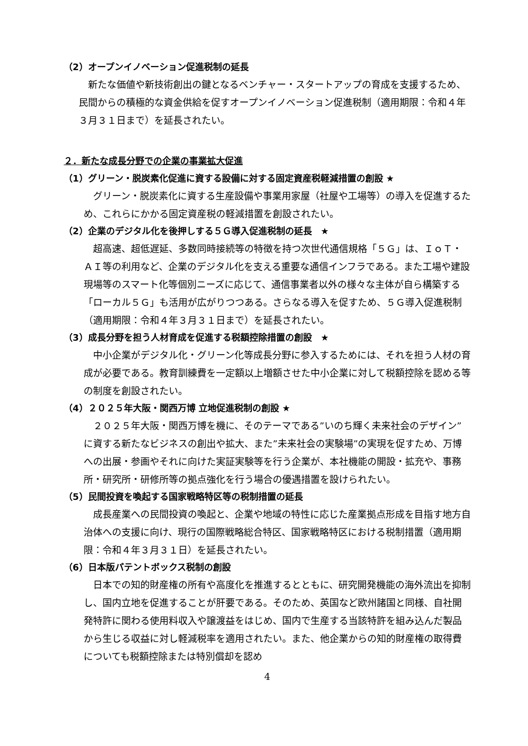（2）オープンイノベーション促進税制の延長
新たな価値や新技術創出の鍵となるベンチャー・スタートアップの育成を支援するため、民間からの積極的な資金供給を促すオープンイノベーション促進税制（適用期限：令和４年３月３１日まで）を延長されたい。
２．新たな成長分野での企業の事業拡大促進
（1）グリーン・脱炭素化促進に資する設備に対する固定資産税軽減措置の創設 ★
グリーン・脱炭素化に資する生産設備や事業用家屋（社屋や工場等）の導入を促進するため、これらにかかる固定資産税の軽減措置を創設されたい。
（2）企業のデジタル化を後押しする５Ｇ導入促進税制の延長　★
超高速、超低遅延、多数同時接続等の特徴を持つ次世代通信規格「５Ｇ」は、ＩｏＴ・ＡＩ等の利用など、企業のデジタル化を支える重要な通信インフラである。また工場や建設現場等のスマート化等個別ニーズに応じて、通信事業者以外の様々な主体が自ら構築する「ローカル５Ｇ」も活用が広がりつつある。さらなる導入を促すため、５Ｇ導入促進税制（適用期限：令和４年３月３１日まで）を延長されたい。
（3）成長分野を担う人材育成を促進する税額控除措置の創設　★
中小企業がデジタル化・グリーン化等成長分野に参入するためには、それを担う人材の育成が必要である。教育訓練費を一定額以上増額させた中小企業に対して税額控除を認める等の制度を創設されたい。
（4）２０２５年大阪・関西万博 立地促進税制の創設 ★
２０２５年大阪・関西万博を機に、そのテーマである”いのち輝く未来社会のデザイン”に資する新たなビジネスの創出や拡大、また”未来社会の実験場”の実現を促すため、万博への出展・参画やそれに向けた実証実験等を行う企業が、本社機能の開設・拡充や、事務所・研究所・研修所等の拠点強化を行う場合の優遇措置を設けられたい。
（5）民間投資を喚起する国家戦略特区等の税制措置の延長
成長産業への民間投資の喚起と、企業や地域の特性に応じた産業拠点形成を目指す地方自治体への支援に向け、現行の国際戦略総合特区、国家戦略特区における税制措置（適用期限：令和４年３月３１日）を延長されたい。
（6）日本版パテントボックス税制の創設
日本での知的財産権の所有や高度化を推進するとともに、研究開発機能の海外流出を抑制し、国内立地を促進することが肝要である。そのため、英国など欧州諸国と同様、自社開発特許に関わる使用料収入や譲渡益をはじめ、国内で生産する当該特許を組み込んだ製品から生じる収益に対し軽減税率を適用されたい。また、他企業からの知的財産権の取得費についても税額控除または特別償却を認め
4